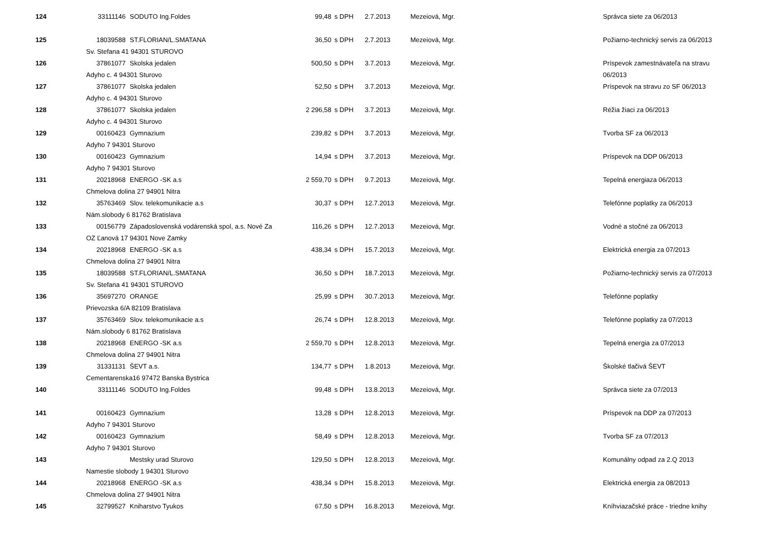| 124 | 33111146 | SODUTO Ing.Foldes | 99,48 | s DPH | 2.7.2013 | Mezeiová, Mgr. | Správca siete za 06/2013 |
| 125 | 18039588 | ST.FLORIAN/L.SMATANA | 36,50 | s DPH | 2.7.2013 | Mezeiová, Mgr. | Požiarno-technický servis za 06/2013 |
| | Sv. Stefana 41 94301 STUROVO | | | | | | |
| 126 | 37861077 | Skolska jedalen | 500,50 | s DPH | 3.7.2013 | Mezeiová, Mgr. | Príspevok zamestnávateľa na stravu |
| | Adyho c. 4 94301 Sturovo | | | | | | 06/2013 |
| 127 | 37861077 | Skolska jedalen | 52,50 | s DPH | 3.7.2013 | Mezeiová, Mgr. | Príspevok na stravu zo SF 06/2013 |
| | Adyho c. 4 94301 Sturovo | | | | | | |
| 128 | 37861077 | Skolska jedalen | 2 296,58 | s DPH | 3.7.2013 | Mezeiová, Mgr. | Réžia žiaci za 06/2013 |
| | Adyho c. 4 94301 Sturovo | | | | | | |
| 129 | 00160423 | Gymnazium | 239,82 | s DPH | 3.7.2013 | Mezeiová, Mgr. | Tvorba SF za 06/2013 |
| | Adyho 7 94301 Sturovo | | | | | | |
| 130 | 00160423 | Gymnazium | 14,94 | s DPH | 3.7.2013 | Mezeiová, Mgr. | Príspevok na DDP 06/2013 |
| | Adyho 7 94301 Sturovo | | | | | | |
| 131 | 20218968 | ENERGO -SK a.s | 2 559,70 | s DPH | 9.7.2013 | Mezeiová, Mgr. | Tepelná energiaza 06/2013 |
| | Chmelova dolina 27 94901 Nitra | | | | | | |
| 132 | 35763469 | Slov. telekomunikacie a.s | 30,37 | s DPH | 12.7.2013 | Mezeiová, Mgr. | Telefónne poplatky za 06/2013 |
| | Nám.slobody 6 81762 Bratislava | | | | | | |
| 133 | 00156779 | Západoslovenská vodárenská spol, a.s. Nové Za | 116,26 | s DPH | 12.7.2013 | Mezeiová, Mgr. | Vodné a stočné za 06/2013 |
| | OZ Ľanová 17 94301 Nove Zamky | | | | | | |
| 134 | 20218968 | ENERGO -SK a.s | 438,34 | s DPH | 15.7.2013 | Mezeiová, Mgr. | Elektrická energia za 07/2013 |
| | Chmelova dolina 27 94901 Nitra | | | | | | |
| 135 | 18039588 | ST.FLORIAN/L.SMATANA | 36,50 | s DPH | 18.7.2013 | Mezeiová, Mgr. | Požiarno-technický servis za 07/2013 |
| | Sv. Stefana 41 94301 STUROVO | | | | | | |
| 136 | 35697270 | ORANGE | 25,99 | s DPH | 30.7.2013 | Mezeiová, Mgr. | Telefónne poplatky |
| | Prievozska 6/A 82109 Bratislava | | | | | | |
| 137 | 35763469 | Slov. telekomunikacie a.s | 26,74 | s DPH | 12.8.2013 | Mezeiová, Mgr. | Telefónne poplatky za 07/2013 |
| | Nám.slobody 6 81762 Bratislava | | | | | | |
| 138 | 20218968 | ENERGO -SK a.s | 2 559,70 | s DPH | 12.8.2013 | Mezeiová, Mgr. | Tepelná energia za 07/2013 |
| | Chmelova dolina 27 94901 Nitra | | | | | | |
| 139 | 31331131 | ŠEVT a.s. | 134,77 | s DPH | 1.8.2013 | Mezeiová, Mgr. | Školské tlačivá ŠEVT |
| | Cementarenska16 97472 Banska Bystrica | | | | | | |
| 140 | 33111146 | SODUTO Ing.Foldes | 99,48 | s DPH | 13.8.2013 | Mezeiová, Mgr. | Správca siete za 07/2013 |
| 141 | 00160423 | Gymnazium | 13,28 | s DPH | 12.8.2013 | Mezeiová, Mgr. | Príspevok na DDP za 07/2013 |
| | Adyho 7 94301 Sturovo | | | | | | |
| 142 | 00160423 | Gymnazium | 58,49 | s DPH | 12.8.2013 | Mezeiová, Mgr. | Tvorba SF za 07/2013 |
| | Adyho 7 94301 Sturovo | | | | | | |
| 143 | | Mestsky urad Sturovo | 129,50 | s DPH | 12.8.2013 | Mezeiová, Mgr. | Komunálny odpad za 2.Q 2013 |
| | Namestie slobody 1 94301 Sturovo | | | | | | |
| 144 | 20218968 | ENERGO -SK a.s | 438,34 | s DPH | 15.8.2013 | Mezeiová, Mgr. | Elektrická energia za 08/2013 |
| | Chmelova dolina 27 94901 Nitra | | | | | | |
| 145 | 32799527 | Kniharstvo Tyukos | 67,50 | s DPH | 16.8.2013 | Mezeiová, Mgr. | Kníhviazačské práce - triedne knihy |